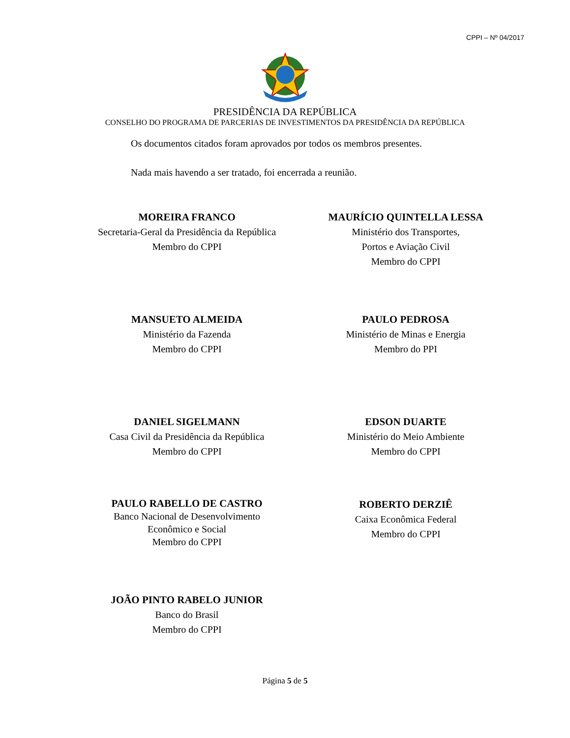CPPI – Nº 04/2017
PRESIDÊNCIA DA REPÚBLICA
CONSELHO DO PROGRAMA DE PARCERIAS DE INVESTIMENTOS DA PRESIDÊNCIA DA REPÚBLICA
Os documentos citados foram aprovados por todos os membros presentes.
Nada mais havendo a ser tratado, foi encerrada a reunião.
MOREIRA FRANCO
Secretaria-Geral da Presidência da República
Membro do CPPI
MAURÍCIO QUINTELLA LESSA
Ministério dos Transportes,
Portos e Aviação Civil
Membro do CPPI
MANSUETO ALMEIDA
Ministério da Fazenda
Membro do CPPI
PAULO PEDROSA
Ministério de Minas e Energia
Membro do PPI
DANIEL SIGELMANN
Casa Civil da Presidência da República
Membro do CPPI
EDSON DUARTE
Ministério do Meio Ambiente
Membro do CPPI
PAULO RABELLO DE CASTRO
Banco Nacional de Desenvolvimento
Econômico e Social
Membro do CPPI
ROBERTO DERZIÊ
Caixa Econômica Federal
Membro do CPPI
JOÃO PINTO RABELO JUNIOR
Banco do Brasil
Membro do CPPI
Página 5 de 5